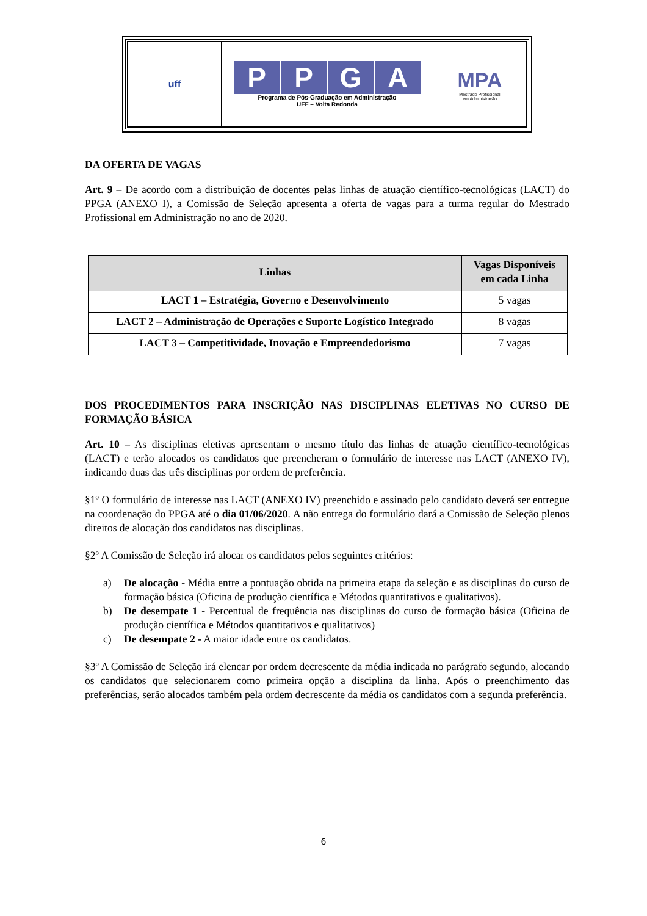| uff | P P G A Programa de Pós-Graduação em Administração UFF – Volta Redonda | MPA Mestrado Profissional em Administração |
DA OFERTA DE VAGAS
Art. 9 – De acordo com a distribuição de docentes pelas linhas de atuação científico-tecnológicas (LACT) do PPGA (ANEXO I), a Comissão de Seleção apresenta a oferta de vagas para a turma regular do Mestrado Profissional em Administração no ano de 2020.
| Linhas | Vagas Disponíveis em cada Linha |
| --- | --- |
| LACT 1 – Estratégia, Governo e Desenvolvimento | 5 vagas |
| LACT 2 – Administração de Operações e Suporte Logístico Integrado | 8 vagas |
| LACT 3 – Competitividade, Inovação e Empreendedorismo | 7 vagas |
DOS PROCEDIMENTOS PARA INSCRIÇÃO NAS DISCIPLINAS ELETIVAS NO CURSO DE FORMAÇÃO BÁSICA
Art. 10 – As disciplinas eletivas apresentam o mesmo título das linhas de atuação científico-tecnológicas (LACT) e terão alocados os candidatos que preencheram o formulário de interesse nas LACT (ANEXO IV), indicando duas das três disciplinas por ordem de preferência.
§1º O formulário de interesse nas LACT (ANEXO IV) preenchido e assinado pelo candidato deverá ser entregue na coordenação do PPGA até o dia 01/06/2020. A não entrega do formulário dará a Comissão de Seleção plenos direitos de alocação dos candidatos nas disciplinas.
§2º A Comissão de Seleção irá alocar os candidatos pelos seguintes critérios:
a) De alocação - Média entre a pontuação obtida na primeira etapa da seleção e as disciplinas do curso de formação básica (Oficina de produção científica e Métodos quantitativos e qualitativos).
b) De desempate 1 - Percentual de frequência nas disciplinas do curso de formação básica (Oficina de produção científica e Métodos quantitativos e qualitativos)
c) De desempate 2 - A maior idade entre os candidatos.
§3º A Comissão de Seleção irá elencar por ordem decrescente da média indicada no parágrafo segundo, alocando os candidatos que selecionarem como primeira opção a disciplina da linha. Após o preenchimento das preferências, serão alocados também pela ordem decrescente da média os candidatos com a segunda preferência.
6